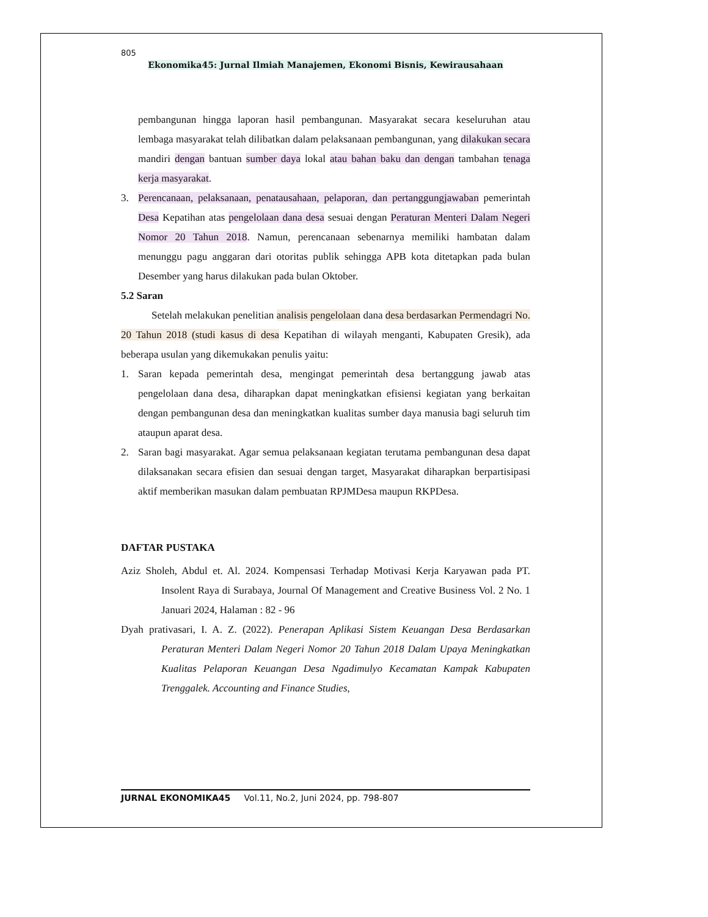805
Ekonomika45: Jurnal Ilmiah Manajemen, Ekonomi Bisnis, Kewirausahaan
pembangunan hingga laporan hasil pembangunan. Masyarakat secara keseluruhan atau lembaga masyarakat telah dilibatkan dalam pelaksanaan pembangunan, yang dilakukan secara mandiri dengan bantuan sumber daya lokal atau bahan baku dan dengan tambahan tenaga kerja masyarakat.
3. Perencanaan, pelaksanaan, penatausahaan, pelaporan, dan pertanggungjawaban pemerintah Desa Kepatihan atas pengelolaan dana desa sesuai dengan Peraturan Menteri Dalam Negeri Nomor 20 Tahun 2018. Namun, perencanaan sebenarnya memiliki hambatan dalam menunggu pagu anggaran dari otoritas publik sehingga APB kota ditetapkan pada bulan Desember yang harus dilakukan pada bulan Oktober.
5.2 Saran
Setelah melakukan penelitian analisis pengelolaan dana desa berdasarkan Permendagri No. 20 Tahun 2018 (studi kasus di desa Kepatihan di wilayah menganti, Kabupaten Gresik), ada beberapa usulan yang dikemukakan penulis yaitu:
1. Saran kepada pemerintah desa, mengingat pemerintah desa bertanggung jawab atas pengelolaan dana desa, diharapkan dapat meningkatkan efisiensi kegiatan yang berkaitan dengan pembangunan desa dan meningkatkan kualitas sumber daya manusia bagi seluruh tim ataupun aparat desa.
2. Saran bagi masyarakat. Agar semua pelaksanaan kegiatan terutama pembangunan desa dapat dilaksanakan secara efisien dan sesuai dengan target, Masyarakat diharapkan berpartisipasi aktif memberikan masukan dalam pembuatan RPJMDesa maupun RKPDesa.
DAFTAR PUSTAKA
Aziz Sholeh, Abdul et. Al. 2024. Kompensasi Terhadap Motivasi Kerja Karyawan pada PT. Insolent Raya di Surabaya, Journal Of Management and Creative Business Vol. 2 No. 1 Januari 2024, Halaman : 82 - 96
Dyah prativasari, I. A. Z. (2022). Penerapan Aplikasi Sistem Keuangan Desa Berdasarkan Peraturan Menteri Dalam Negeri Nomor 20 Tahun 2018 Dalam Upaya Meningkatkan Kualitas Pelaporan Keuangan Desa Ngadimulyo Kecamatan Kampak Kabupaten Trenggalek. Accounting and Finance Studies,
JURNAL EKONOMIKA45 Vol.11, No.2, Juni 2024, pp. 798-807